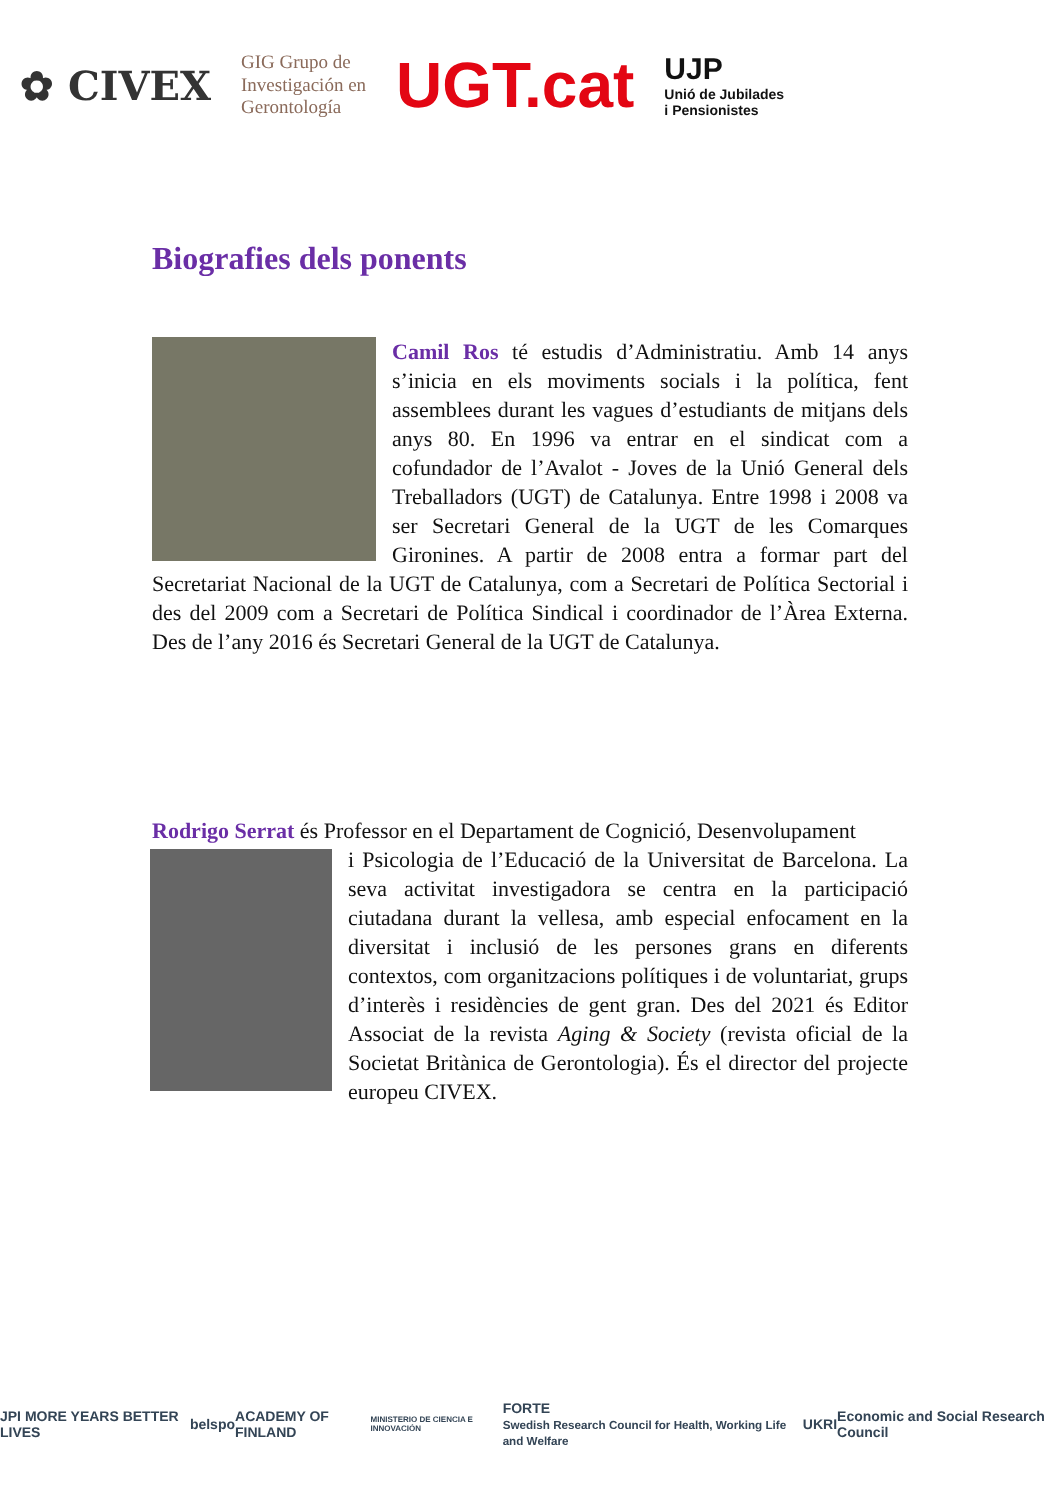✿ CIVEX
GIG Grupo de
Investigación en
Gerontología
UGT.cat
UJP
Unió de Jubilades
i Pensionistes
Biografies dels ponents
Camil Ros té estudis d’Administratiu. Amb 14 anys s’inicia en els moviments socials i la política, fent assemblees durant les vagues d’estudiants de mitjans dels anys 80. En 1996 va entrar en el sindicat com a cofundador de l’Avalot - Joves de la Unió General dels Treballadors (UGT) de Catalunya. Entre 1998 i 2008 va ser Secretari General de la UGT de les Comarques Gironines. A partir de 2008 entra a formar part del Secretariat Nacional de la UGT de Catalunya, com a Secretari de Política Sectorial i des del 2009 com a Secretari de Política Sindical i coordinador de l’Àrea Externa. Des de l’any 2016 és Secretari General de la UGT de Catalunya.
Rodrigo Serrat és Professor en el Departament de Cognició, Desenvolupament
i Psicologia de l’Educació de la Universitat de Barcelona. La seva activitat investigadora se centra en la participació ciutadana durant la vellesa, amb especial enfocament en la diversitat i inclusió de les persones grans en diferents contextos, com organitzacions polítiques i de voluntariat, grups d’interès i residències de gent gran. Des del 2021 és Editor Associat de la revista Aging & Society (revista oficial de la Societat Britànica de Gerontologia). És el director del projecte europeu CIVEX.
JPI MORE YEARS BETTER LIVES belspo ACADEMY OF FINLAND MINISTERIO DE CIENCIA E INNOVACIÓN FORTE
Swedish Research Council for Health, Working Life and Welfare UKRI Economic and Social Research Council